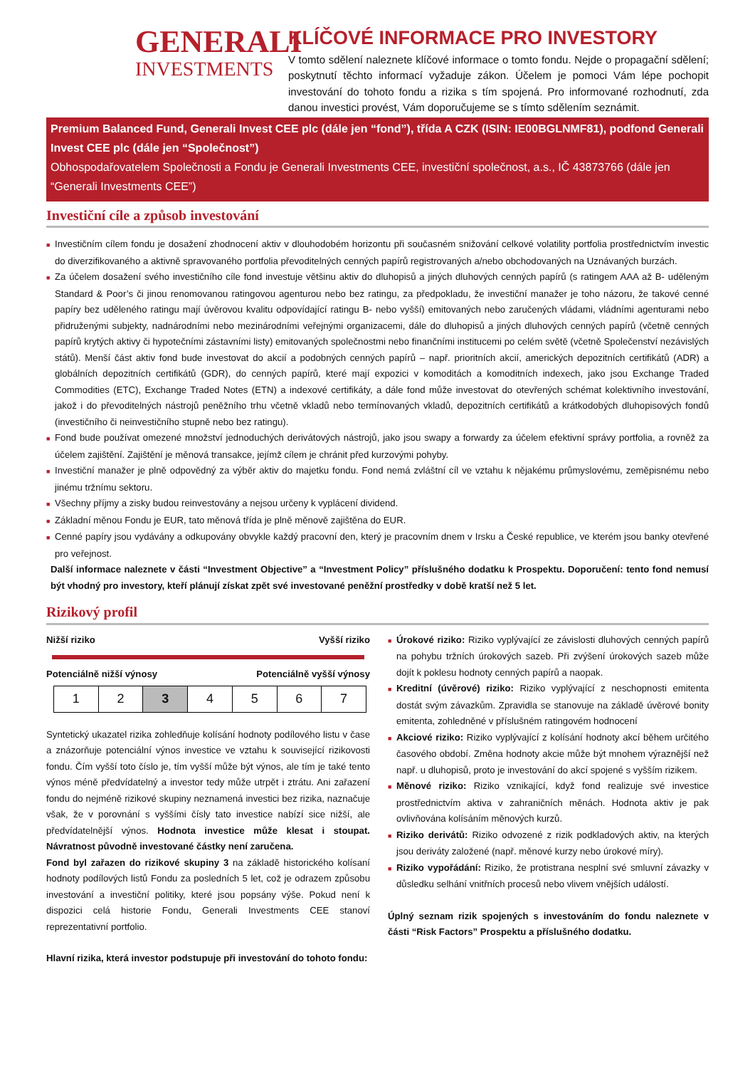GENERALI
INVESTMENTS
KLÍČOVÉ INFORMACE PRO INVESTORY
V tomto sdělení naleznete klíčové informace o tomto fondu. Nejde o propagační sdělení; poskytnutí těchto informací vyžaduje zákon. Účelem je pomoci Vám lépe pochopit investování do tohoto fondu a rizika s tím spojená. Pro informované rozhodnutí, zda danou investici provést, Vám doporučujeme se s tímto sdělením seznámit.
Premium Balanced Fund, Generali Invest CEE plc (dále jen “fond”), třída A CZK (ISIN: IE00BGLNMF81), podfond Generali Invest CEE plc (dále jen “Společnost”)
Obhospodařovatelem Společnosti a Fondu je Generali Investments CEE, investiční společnost, a.s., IČ 43873766 (dále jen “Generali Investments CEE”)
Investiční cíle a způsob investování
■ Investičním cílem fondu je dosažení zhodnocení aktiv v dlouhodobém horizontu při současném snižování celkové volatility portfolia prostřednictvím investic do diverzifikovaného a aktivně spravovaného portfolia převoditelných cenných papírů registrovaných a/nebo obchodovaných na Uznávaných burzách.
■ Za účelem dosažení svého investičního cíle fond investuje většinu aktiv do dluhopisů a jiných dluhových cenných papírů (s ratingem AAA až B- uděleným Standard & Poor’s či jinou renomovanou ratingovou agenturou nebo bez ratingu, za předpokladu, že investiční manažer je toho názoru, že takové cenné papíry bez uděleného ratingu mají úvěrovou kvalitu odpovídající ratingu B- nebo vyšší) emitovaných nebo zaručených vládami, vládními agenturami nebo přidruženými subjekty, nadnárodními nebo mezinárodními veřejnými organizacemi, dále do dluhopisů a jiných dluhových cenných papírů (včetně cenných papírů krytých aktivy či hypotečními zástavními listy) emitovaných společnostmi nebo finančními institucemi po celém světě (včetně Společenství nezávislých států). Menší část aktiv fond bude investovat do akcií a podobných cenných papírů – např. prioritních akcií, amerických depozitních certifikátů (ADR) a globálních depozitních certifikátů (GDR), do cenných papírů, které mají expozici v komoditách a komoditních indexech, jako jsou Exchange Traded Commodities (ETC), Exchange Traded Notes (ETN) a indexové certifikáty, a dále fond může investovat do otevřených schémat kolektivního investování, jakož i do převoditelných nástrojů peněžního trhu včetně vkladů nebo termínovaných vkladů, depozitních certifikátů a krátkodobých dluhopisových fondů (investičního či neinvestičního stupně nebo bez ratingu).
■ Fond bude používat omezené množství jednoduchých derivátových nástrojů, jako jsou swapy a forwardy za účelem efektivní správy portfolia, a rovněž za účelem zajištění. Zajištění je měnová transakce, jejímž cílem je chránit před kurzovými pohyby.
■ Investiční manažer je plně odpovědný za výběr aktiv do majetku fondu. Fond nemá zvláštní cíl ve vztahu k nějakému průmyslovému, zeměpisnému nebo jinému tržnímu sektoru.
■ Všechny příjmy a zisky budou reinvestovány a nejsou určeny k vyplácení dividend.
■ Základní měnou Fondu je EUR, tato měnová třída je plně měnově zajištěna do EUR.
■ Cenné papíry jsou vydávány a odkupovány obvykle každý pracovní den, který je pracovním dnem v Irsku a České republice, ve kterém jsou banky otevřené pro veřejnost.
Další informace naleznete v části “Investment Objective” a “Investment Policy” příslušného dodatku k Prospektu. Doporučení: tento fond nemusí být vhodný pro investory, kteří plánují získat zpět své investované peněžní prostředky v době kratší než 5 let.
Rizikový profil
Nižší riziko Vyšší riziko
Potenciálně nižší výnosy Potenciálně vyšší výnosy
| 1 | 2 | 3 | 4 | 5 | 6 | 7 |
Syntetický ukazatel rizika zohledňuje kolísání hodnoty podílového listu v čase a znázorňuje potenciální výnos investice ve vztahu k související rizikovosti fondu. Čím vyšší toto číslo je, tím vyšší může být výnos, ale tím je také tento výnos méně předvídatelný a investor tedy může utrpět i ztrátu. Ani zařazení fondu do nejméně rizikové skupiny neznamená investici bez rizika, naznačuje však, že v porovnání s vyššími čísly tato investice nabízí sice nižší, ale předvídatelnější výnos. Hodnota investice může klesat i stoupat. Návratnost původně investované částky není zaručena.
Fond byl zařazen do rizikové skupiny 3 na základě historického kolísaní hodnoty podílových listů Fondu za posledních 5 let, což je odrazem způsobu investování a investiční politiky, které jsou popsány výše. Pokud není k dispozici celá historie Fondu, Generali Investments CEE stanoví reprezentativní portfolio.
Hlavní rizika, která investor podstupuje při investování do tohoto fondu:
■ Úrokové riziko: Riziko vyplývající ze závislosti dluhových cenných papírů na pohybu tržních úrokových sazeb. Při zvýšení úrokových sazeb může dojít k poklesu hodnoty cenných papírů a naopak.
■ Kreditní (úvěrové) riziko: Riziko vyplývající z neschopnosti emitenta dostát svým závazkům. Zpravidla se stanovuje na základě úvěrové bonity emitenta, zohledněné v příslušném ratingovém hodnocení
■ Akciové riziko: Riziko vyplývající z kolísání hodnoty akcí během určitého časového období. Změna hodnoty akcie může být mnohem výraznější než např. u dluhopisů, proto je investování do akcí spojené s vyšším rizikem.
■ Měnové riziko: Riziko vznikající, když fond realizuje své investice prostřednictvím aktiva v zahraničních měnách. Hodnota aktiv je pak ovlivňována kolísáním měnových kurzů.
■ Riziko derivátů: Riziko odvozené z rizik podkladových aktiv, na kterých jsou deriváty založené (např. měnové kurzy nebo úrokové míry).
■ Riziko vypořádání: Riziko, že protistrana nesplní své smluvní závazky v důsledku selhání vnitřních procesů nebo vlivem vnějších událostí.
Úplný seznam rizik spojených s investováním do fondu naleznete v části “Risk Factors” Prospektu a příslušného dodatku.